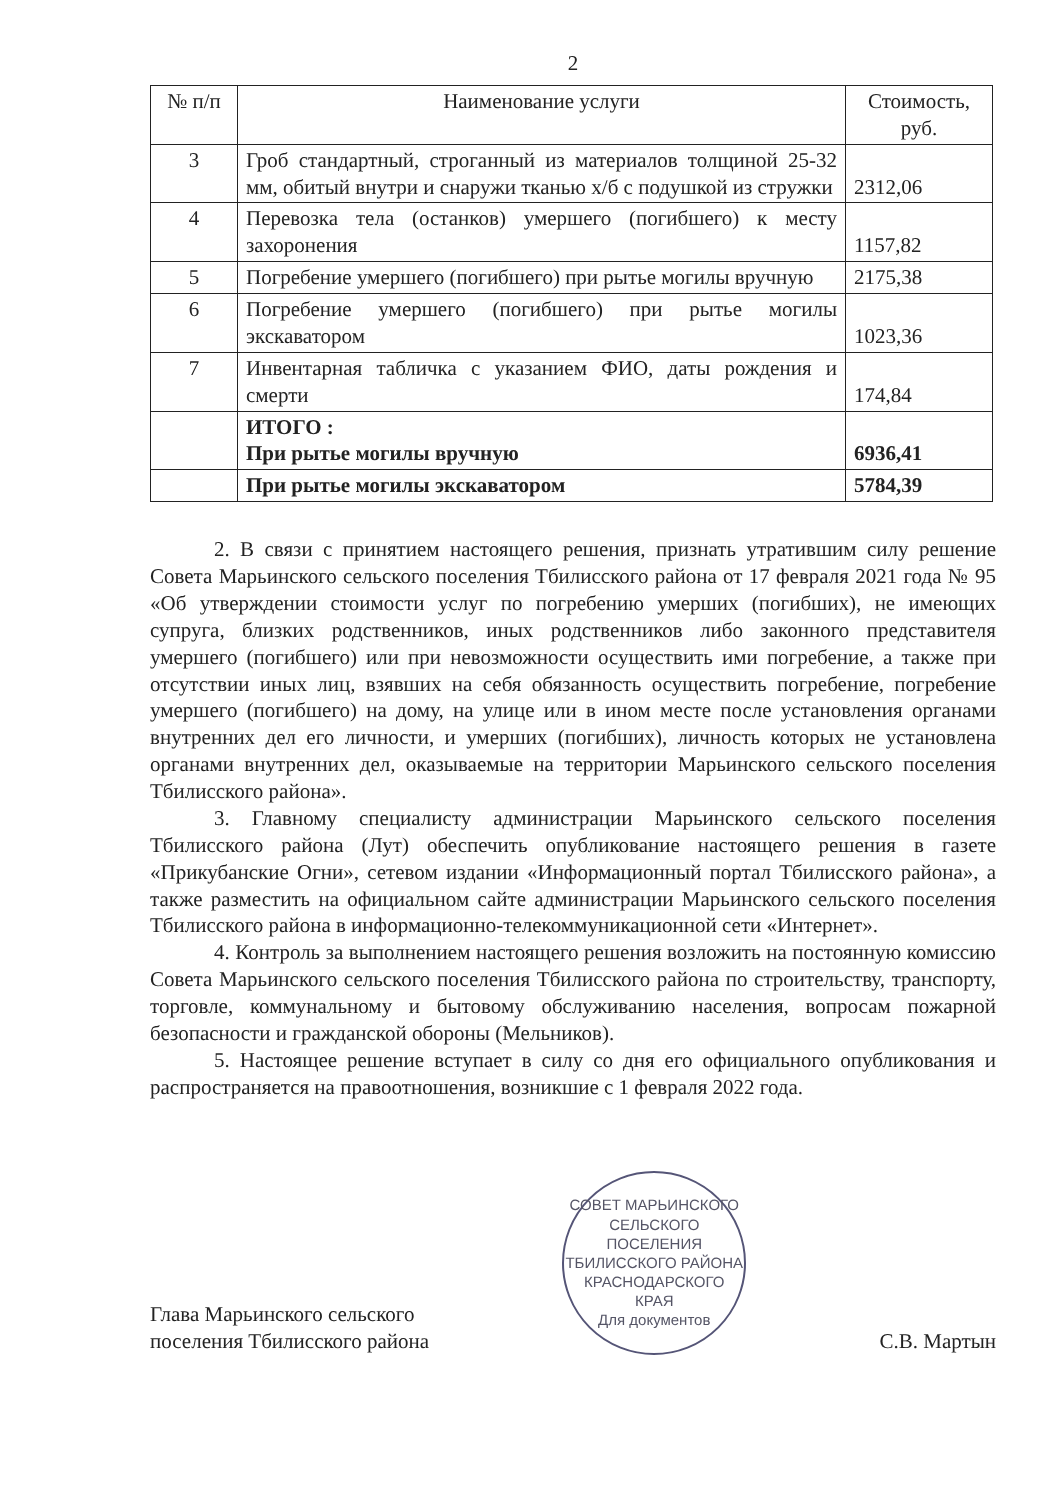2
| № п/п | Наименование услуги | Стоимость, руб. |
| --- | --- | --- |
| 3 | Гроб стандартный, строганный из материалов толщиной 25-32 мм, обитый внутри и снаружи тканью х/б с подушкой из стружки | 2312,06 |
| 4 | Перевозка тела (останков) умершего (погибшего) к месту захоронения | 1157,82 |
| 5 | Погребение умершего (погибшего) при рытье могилы вручную | 2175,38 |
| 6 | Погребение умершего (погибшего) при рытье могилы экскаватором | 1023,36 |
| 7 | Инвентарная табличка с указанием ФИО, даты рождения и смерти | 174,84 |
| | ИТОГО : При рытье могилы вручную | 6936,41 |
| | При рытье могилы экскаватором | 5784,39 |
2. В связи с принятием настоящего решения, признать утратившим силу решение Совета Марьинского сельского поселения Тбилисского района от 17 февраля 2021 года № 95 «Об утверждении стоимости услуг по погребению умерших (погибших), не имеющих супруга, близких родственников, иных родственников либо законного представителя умершего (погибшего) или при невозможности осуществить ими погребение, а также при отсутствии иных лиц, взявших на себя обязанность осуществить погребение, погребение умершего (погибшего) на дому, на улице или в ином месте после установления органами внутренних дел его личности, и умерших (погибших), личность которых не установлена органами внутренних дел, оказываемые на территории Марьинского сельского поселения Тбилисского района».
3. Главному специалисту администрации Марьинского сельского поселения Тбилисского района (Лут) обеспечить опубликование настоящего решения в газете «Прикубанские Огни», сетевом издании «Информационный портал Тбилисского района», а также разместить на официальном сайте администрации Марьинского сельского поселения Тбилисского района в информационно-телекоммуникационной сети «Интернет».
4. Контроль за выполнением настоящего решения возложить на постоянную комиссию Совета Марьинского сельского поселения Тбилисского района по строительству, транспорту, торговле, коммунальному и бытовому обслуживанию населения, вопросам пожарной безопасности и гражданской обороны (Мельников).
5. Настоящее решение вступает в силу со дня его официального опубликования и распространяется на правоотношения, возникшие с 1 февраля 2022 года.
Глава Марьинского сельского
поселения Тбилисского района
СОВЕТ МАРЬИНСКОГО СЕЛЬСКОГО ПОСЕЛЕНИЯ ТБИЛИССКОГО РАЙОНА КРАСНОДАРСКОГО КРАЯ
Для документов
С.В. Мартын